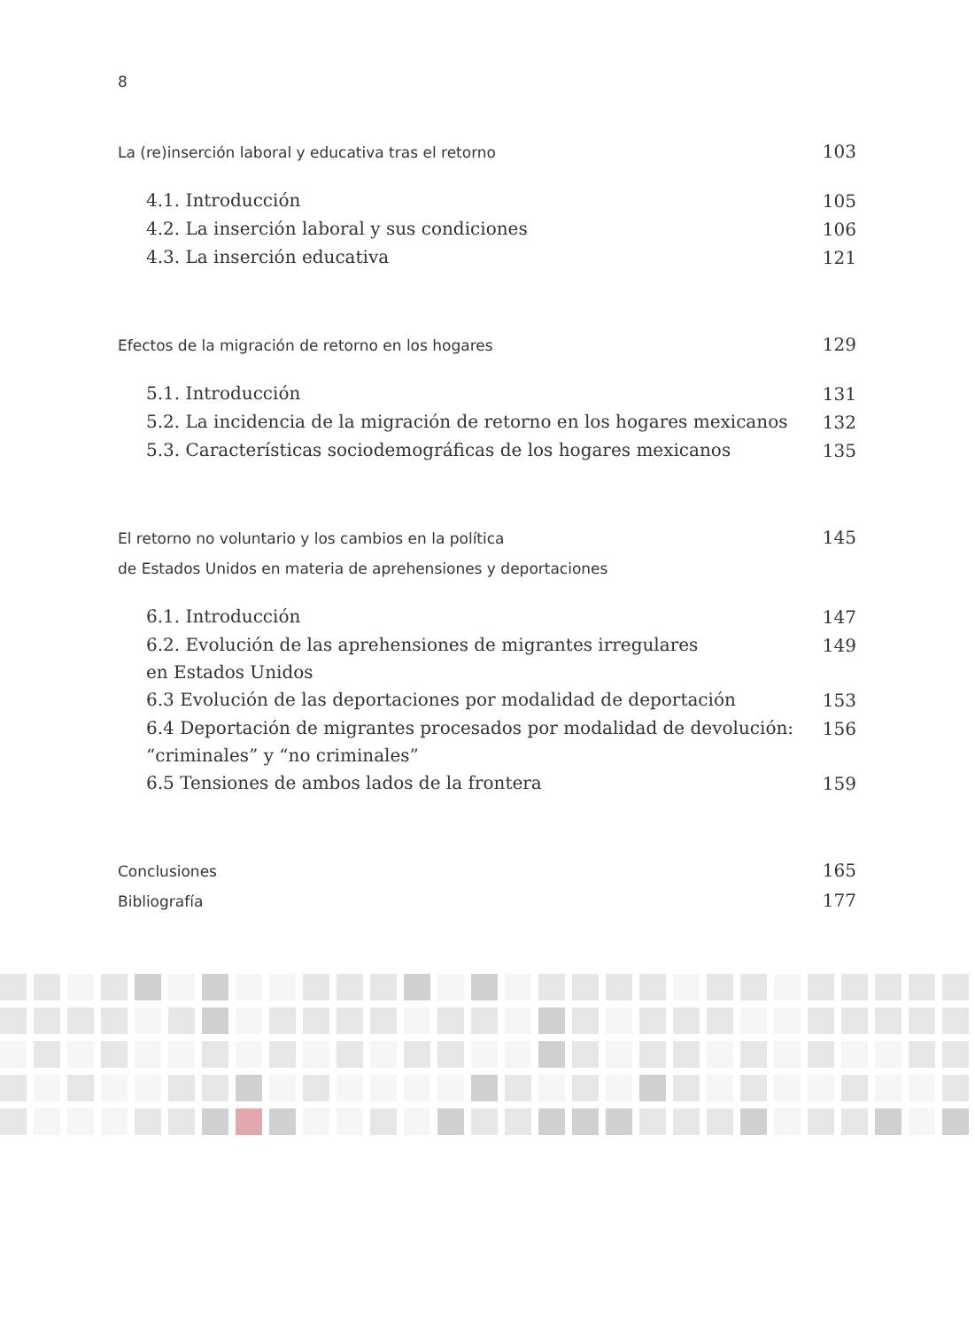8
La (re)inserción laboral y educativa tras el retorno 103
4.1. Introducción 105
4.2. La inserción laboral y sus condiciones 106
4.3. La inserción educativa 121
Efectos de la migración de retorno en los hogares 129
5.1. Introducción 131
5.2. La incidencia de la migración de retorno en los hogares mexicanos 132
5.3. Características sociodemográficas de los hogares mexicanos 135
El retorno no voluntario y los cambios en la política
de Estados Unidos en materia de aprehensiones y deportaciones 145
6.1. Introducción 147
6.2. Evolución de las aprehensiones de migrantes irregulares
en Estados Unidos 149
6.3 Evolución de las deportaciones por modalidad de deportación 153
6.4 Deportación de migrantes procesados por modalidad de devolución:
“criminales” y “no criminales” 156
6.5 Tensiones de ambos lados de la frontera 159
Conclusiones 165
Bibliografía 177